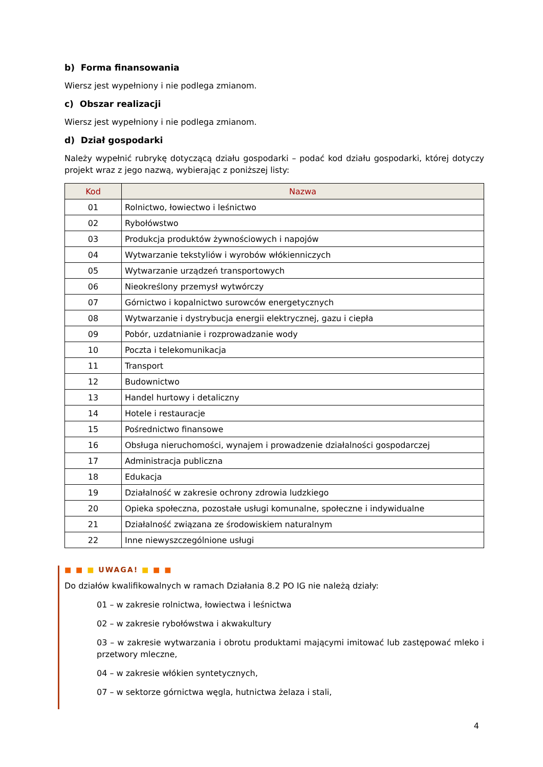b) Forma finansowania
Wiersz jest wypełniony i nie podlega zmianom.
c) Obszar realizacji
Wiersz jest wypełniony i nie podlega zmianom.
d) Dział gospodarki
Należy wypełnić rubrykę dotyczącą działu gospodarki – podać kod działu gospodarki, której dotyczy projekt wraz z jego nazwą, wybierając z poniższej listy:
| Kod | Nazwa |
| --- | --- |
| 01 | Rolnictwo, łowiectwo i leśnictwo |
| 02 | Rybołówstwo |
| 03 | Produkcja produktów żywnościowych i napojów |
| 04 | Wytwarzanie tekstyliów i wyrobów włókienniczych |
| 05 | Wytwarzanie urządzeń transportowych |
| 06 | Nieokreślony przemysł wytwórczy |
| 07 | Górnictwo i kopalnictwo surowców energetycznych |
| 08 | Wytwarzanie i dystrybucja energii elektrycznej, gazu i ciepła |
| 09 | Pobór, uzdatnianie i rozprowadzanie wody |
| 10 | Poczta i telekomunikacja |
| 11 | Transport |
| 12 | Budownictwo |
| 13 | Handel hurtowy i detaliczny |
| 14 | Hotele i restauracje |
| 15 | Pośrednictwo finansowe |
| 16 | Obsługa nieruchomości, wynajem i prowadzenie działalności gospodarczej |
| 17 | Administracja publiczna |
| 18 | Edukacja |
| 19 | Działalność w zakresie ochrony zdrowia ludzkiego |
| 20 | Opieka społeczna, pozostałe usługi komunalne, społeczne i indywidualne |
| 21 | Działalność związana ze środowiskiem naturalnym |
| 22 | Inne niewyszczególnione usługi |
■ ■ ■ UWAGA! ■ ■ ■
Do działów kwalifikowalnych w ramach Działania 8.2 PO IG nie należą działy:
01 – w zakresie rolnictwa, łowiectwa i leśnictwa
02 – w zakresie rybołówstwa i akwakultury
03 – w zakresie wytwarzania i obrotu produktami mającymi imitować lub zastępować mleko i przetwory mleczne,
04 – w zakresie włókien syntetycznych,
07 – w sektorze górnictwa węgla, hutnictwa żelaza i stali,
4